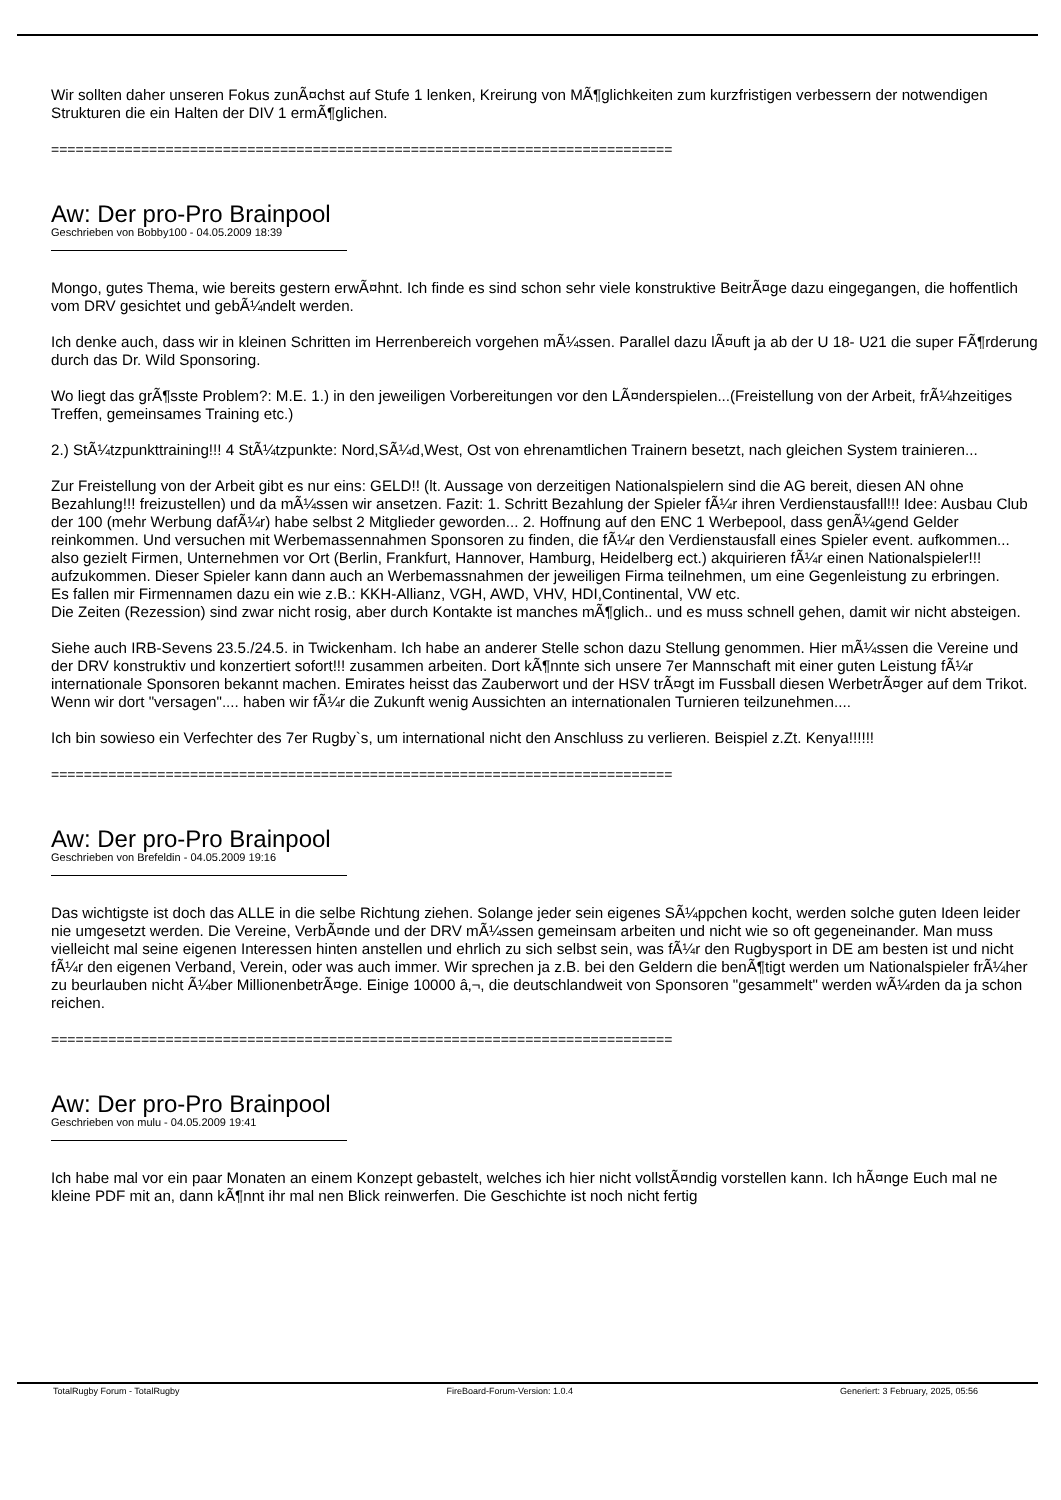Wir sollten daher unseren Fokus zunÃ¤chst auf Stufe 1 lenken, Kreirung von MÃ¶glichkeiten zum kurzfristigen verbessern der notwendigen Strukturen die ein Halten der DIV 1 ermÃ¶glichen.
============================================================================
Aw: Der pro-Pro Brainpool
Geschrieben von Bobby100 - 04.05.2009 18:39
Mongo, gutes Thema, wie bereits gestern erwÃ¤hnt. Ich finde es sind schon sehr viele konstruktive BeitrÃ¤ge dazu eingegangen, die hoffentlich vom DRV gesichtet und gebÃ¼ndelt werden.
Ich denke auch, dass wir in kleinen Schritten im Herrenbereich vorgehen mÃ¼ssen. Parallel dazu lÃ¤uft ja ab der U 18- U21 die super FÃ¶rderung durch das Dr. Wild Sponsoring.
Wo liegt das grÃ¶sste Problem?: M.E. 1.) in den jeweiligen Vorbereitungen vor den LÃ¤nderspielen...(Freistellung von der Arbeit, frÃ¼hzeitiges Treffen, gemeinsames Training etc.)
2.) StÃ¼tzpunkttraining!!! 4 StÃ¼tzpunkte: Nord,SÃ¼d,West, Ost von ehrenamtlichen Trainern besetzt, nach gleichen System trainieren...
Zur Freistellung von der Arbeit gibt es nur eins: GELD!! (lt. Aussage von derzeitigen Nationalspielern sind die AG bereit, diesen AN ohne Bezahlung!!! freizustellen) und da mÃ¼ssen wir ansetzen. Fazit: 1. Schritt Bezahlung der Spieler fÃ¼r ihren Verdienstausfall!!! Idee: Ausbau Club der 100 (mehr Werbung dafÃ¼r) habe selbst 2 Mitglieder geworden... 2. Hoffnung auf den ENC 1 Werbepool, dass genÃ¼gend Gelder reinkommen. Und versuchen mit Werbemassennahmen Sponsoren zu finden, die fÃ¼r den Verdienstausfall eines Spieler event. aufkommen... also gezielt Firmen, Unternehmen vor Ort (Berlin, Frankfurt, Hannover, Hamburg, Heidelberg ect.) akquirieren fÃ¼r einen Nationalspieler!!! aufzukommen. Dieser Spieler kann dann auch an Werbemassnahmen der jeweiligen Firma teilnehmen, um eine Gegenleistung zu erbringen.
Es fallen mir Firmennamen dazu ein wie z.B.: KKH-Allianz, VGH, AWD, VHV, HDI,Continental, VW etc.
Die Zeiten (Rezession) sind zwar nicht rosig, aber durch Kontakte ist manches mÃ¶glich.. und es muss schnell gehen, damit wir nicht absteigen.
Siehe auch IRB-Sevens 23.5./24.5. in Twickenham. Ich habe an anderer Stelle schon dazu Stellung genommen. Hier mÃ¼ssen die Vereine und der DRV konstruktiv und konzertiert sofort!!! zusammen arbeiten. Dort kÃ¶nnte sich unsere 7er Mannschaft mit einer guten Leistung fÃ¼r internationale Sponsoren bekannt machen. Emirates heisst das Zauberwort und der HSV trÃ¤gt im Fussball diesen WerbetrÃ¤ger auf dem Trikot. Wenn wir dort "versagen".... haben wir fÃ¼r die Zukunft wenig Aussichten an internationalen Turnieren teilzunehmen....
Ich bin sowieso ein Verfechter des 7er Rugby`s, um international nicht den Anschluss zu verlieren. Beispiel z.Zt. Kenya!!!!!!
============================================================================
Aw: Der pro-Pro Brainpool
Geschrieben von Brefeldin - 04.05.2009 19:16
Das wichtigste ist doch das ALLE in die selbe Richtung ziehen. Solange jeder sein eigenes SÃ¼ppchen kocht, werden solche guten Ideen leider nie umgesetzt werden. Die Vereine, VerbÃ¤nde und der DRV mÃ¼ssen gemeinsam arbeiten und nicht wie so oft gegeneinander. Man muss vielleicht mal seine eigenen Interessen hinten anstellen und ehrlich zu sich selbst sein, was fÃ¼r den Rugbysport in DE am besten ist und nicht fÃ¼r den eigenen Verband, Verein, oder was auch immer. Wir sprechen ja z.B. bei den Geldern die benÃ¶tigt werden um Nationalspieler frÃ¼her zu beurlauben nicht Ã¼ber MillionenbetrÃ¤ge. Einige 10000 â‚¬, die deutschlandweit von Sponsoren "gesammelt" werden wÃ¼rden da ja schon reichen.
============================================================================
Aw: Der pro-Pro Brainpool
Geschrieben von mulu - 04.05.2009 19:41
Ich habe mal vor ein paar Monaten an einem Konzept gebastelt, welches ich hier nicht vollstÃ¤ndig vorstellen kann. Ich hÃ¤nge Euch mal ne kleine PDF mit an, dann kÃ¶nnt ihr mal nen Blick reinwerfen. Die Geschichte ist noch nicht fertig
TotalRugby Forum - TotalRugby FireBoard-Forum-Version: 1.0.4 Generiert: 3 February, 2025, 05:56